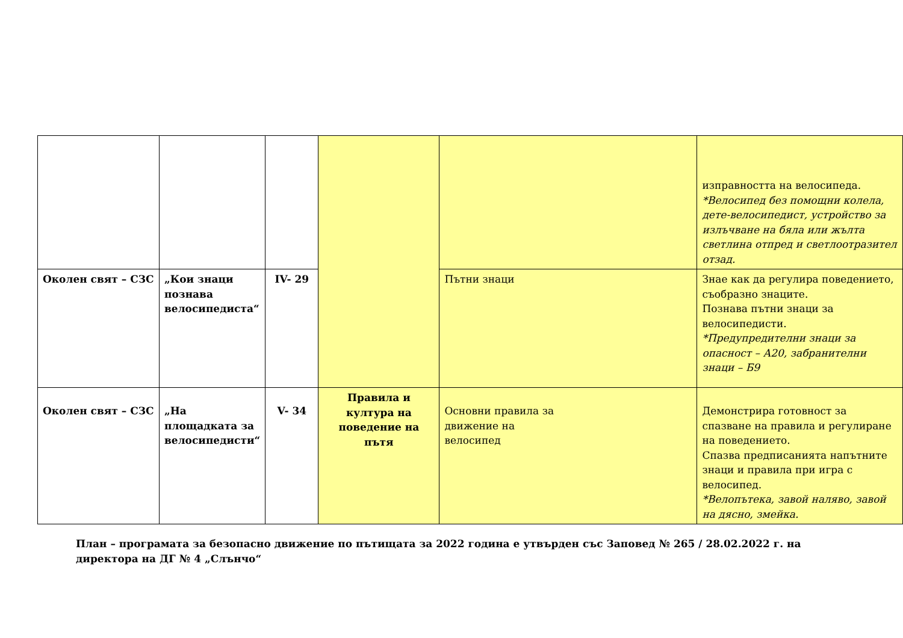| | | | | | изправността на велосипеда. *Велосипед без помощни колела, дете-велосипедист, устройство за излъчване на бяла или жълта светлина отпред и светлоотразител отзад. |
| Околен свят – СЗС | „Кои знаци познава велосипедиста“ | IV- 29 | | Пътни знаци | Знае как да регулира поведението, съобразно знаците. Познава пътни знаци за велосипедисти. *Предупредителни знаци за опасност – А20, забранителни знаци – Б9 |
| Околен свят – СЗС | „На площадката за велосипедисти“ | V- 34 | Правила и култура на поведение на пътя | Основни правила за движение на велосипед | Демонстрира готовност за спазване на правила и регулиране на поведението. Спазва предписанията напътните знаци и правила при игра с велосипед. *Велопътека, завой наляво, завой на дясно, змейка. |
План – програмата за безопасно движение по пътищата за 2022 година е утвърден със Заповед № 265 / 28.02.2022 г. на директора на ДГ № 4 „Слънчо“